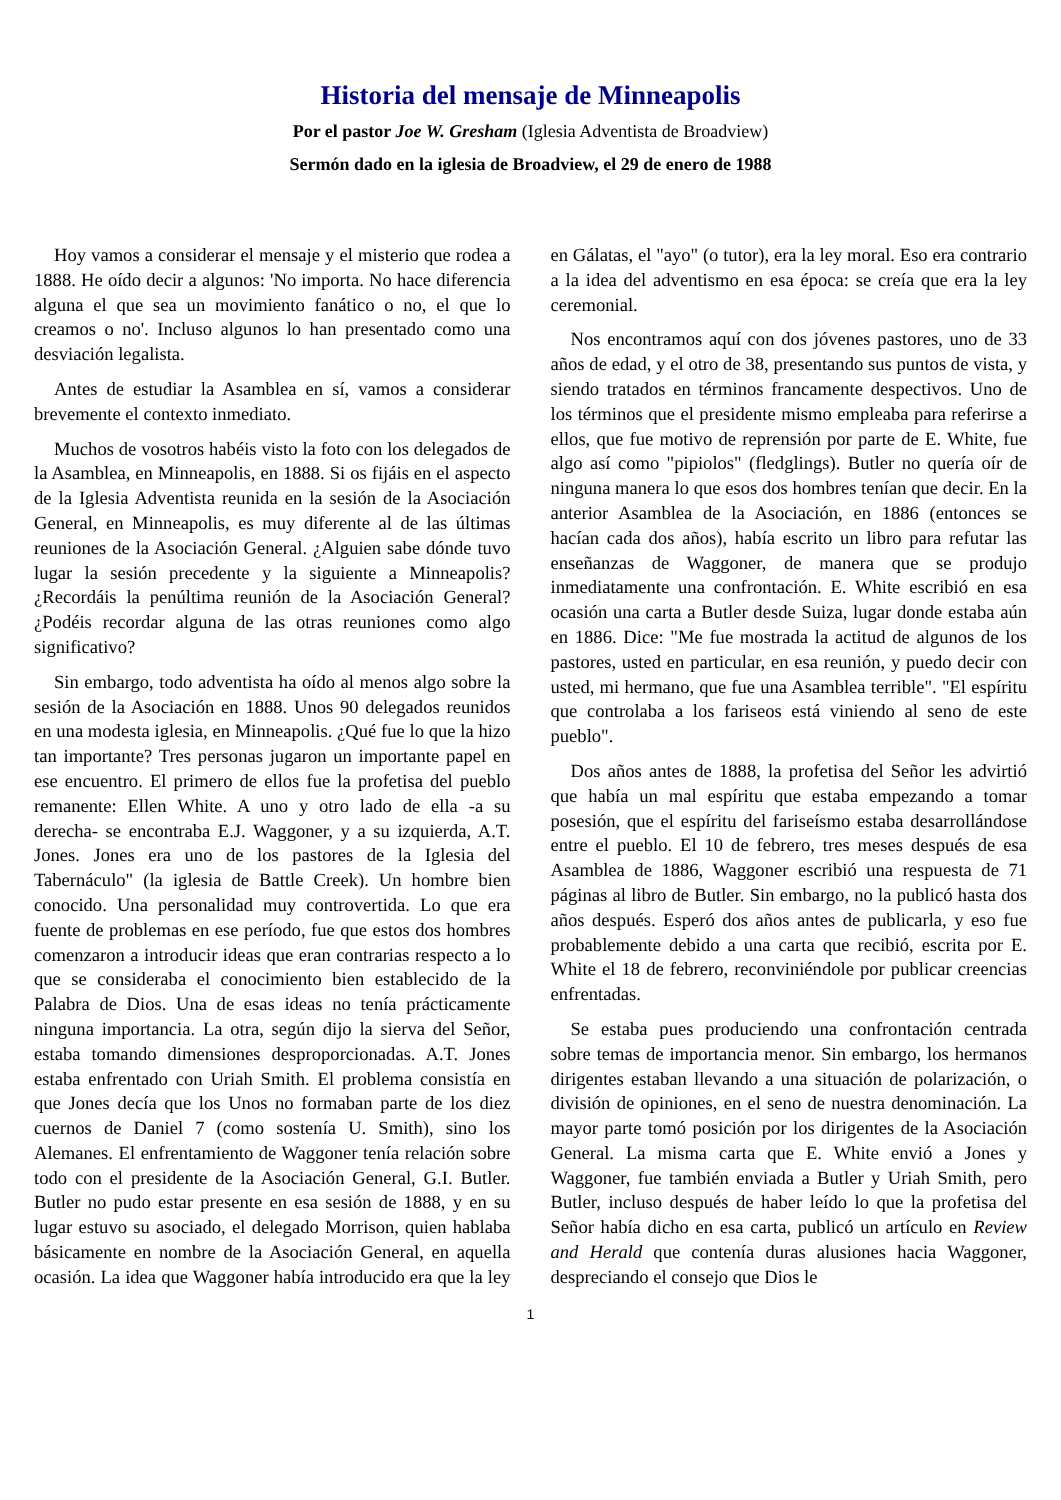Historia del mensaje de Minneapolis
Por el pastor Joe W. Gresham (Iglesia Adventista de Broadview)
Sermón dado en la iglesia de Broadview, el 29 de enero de 1988
Hoy vamos a considerar el mensaje y el misterio que rodea a 1888. He oído decir a algunos: 'No importa. No hace diferencia alguna el que sea un movimiento fanático o no, el que lo creamos o no'. Incluso algunos lo han presentado como una desviación legalista.
Antes de estudiar la Asamblea en sí, vamos a considerar brevemente el contexto inmediato.
Muchos de vosotros habéis visto la foto con los delegados de la Asamblea, en Minneapolis, en 1888. Si os fijáis en el aspecto de la Iglesia Adventista reunida en la sesión de la Asociación General, en Minneapolis, es muy diferente al de las últimas reuniones de la Asociación General. ¿Alguien sabe dónde tuvo lugar la sesión precedente y la siguiente a Minneapolis? ¿Recordáis la penúltima reunión de la Asociación General? ¿Podéis recordar alguna de las otras reuniones como algo significativo?
Sin embargo, todo adventista ha oído al menos algo sobre la sesión de la Asociación en 1888. Unos 90 delegados reunidos en una modesta iglesia, en Minneapolis. ¿Qué fue lo que la hizo tan importante? Tres personas jugaron un importante papel en ese encuentro. El primero de ellos fue la profetisa del pueblo remanente: Ellen White. A uno y otro lado de ella -a su derecha- se encontraba E.J. Waggoner, y a su izquierda, A.T. Jones. Jones era uno de los pastores de la Iglesia del Tabernáculo" (la iglesia de Battle Creek). Un hombre bien conocido. Una personalidad muy controvertida. Lo que era fuente de problemas en ese período, fue que estos dos hombres comenzaron a introducir ideas que eran contrarias respecto a lo que se consideraba el conocimiento bien establecido de la Palabra de Dios. Una de esas ideas no tenía prácticamente ninguna importancia. La otra, según dijo la sierva del Señor, estaba tomando dimensiones desproporcionadas. A.T. Jones estaba enfrentado con Uriah Smith. El problema consistía en que Jones decía que los Unos no formaban parte de los diez cuernos de Daniel 7 (como sostenía U. Smith), sino los Alemanes. El enfrentamiento de Waggoner tenía relación sobre todo con el presidente de la Asociación General, G.I. Butler. Butler no pudo estar presente en esa sesión de 1888, y en su lugar estuvo su asociado, el delegado Morrison, quien hablaba básicamente en nombre de la Asociación General, en aquella ocasión. La idea que Waggoner había introducido era que la ley en Gálatas, el "ayo" (o tutor), era la ley moral. Eso era contrario a la idea del adventismo en esa época: se creía que era la ley ceremonial.
Nos encontramos aquí con dos jóvenes pastores, uno de 33 años de edad, y el otro de 38, presentando sus puntos de vista, y siendo tratados en términos francamente despectivos. Uno de los términos que el presidente mismo empleaba para referirse a ellos, que fue motivo de reprensión por parte de E. White, fue algo así como "pipiolos" (fledglings). Butler no quería oír de ninguna manera lo que esos dos hombres tenían que decir. En la anterior Asamblea de la Asociación, en 1886 (entonces se hacían cada dos años), había escrito un libro para refutar las enseñanzas de Waggoner, de manera que se produjo inmediatamente una confrontación. E. White escribió en esa ocasión una carta a Butler desde Suiza, lugar donde estaba aún en 1886. Dice: "Me fue mostrada la actitud de algunos de los pastores, usted en particular, en esa reunión, y puedo decir con usted, mi hermano, que fue una Asamblea terrible". "El espíritu que controlaba a los fariseos está viniendo al seno de este pueblo".
Dos años antes de 1888, la profetisa del Señor les advirtió que había un mal espíritu que estaba empezando a tomar posesión, que el espíritu del fariseísmo estaba desarrollándose entre el pueblo. El 10 de febrero, tres meses después de esa Asamblea de 1886, Waggoner escribió una respuesta de 71 páginas al libro de Butler. Sin embargo, no la publicó hasta dos años después. Esperó dos años antes de publicarla, y eso fue probablemente debido a una carta que recibió, escrita por E. White el 18 de febrero, reconviniéndole por publicar creencias enfrentadas.
Se estaba pues produciendo una confrontación centrada sobre temas de importancia menor. Sin embargo, los hermanos dirigentes estaban llevando a una situación de polarización, o división de opiniones, en el seno de nuestra denominación. La mayor parte tomó posición por los dirigentes de la Asociación General. La misma carta que E. White envió a Jones y Waggoner, fue también enviada a Butler y Uriah Smith, pero Butler, incluso después de haber leído lo que la profetisa del Señor había dicho en esa carta, publicó un artículo en Review and Herald que contenía duras alusiones hacia Waggoner, despreciando el consejo que Dios le
1